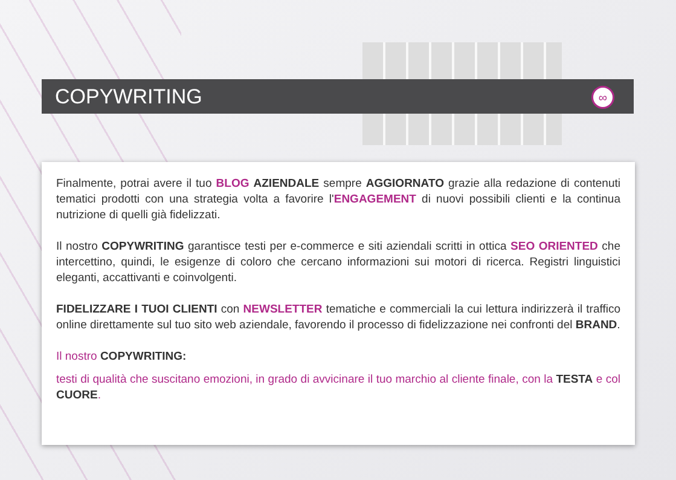COPYWRITING
∞
Finalmente, potrai avere il tuo BLOG AZIENDALE sempre AGGIORNATO grazie alla redazione di contenuti tematici prodotti con una strategia volta a favorire l'ENGAGEMENT di nuovi possibili clienti e la continua nutrizione di quelli già fidelizzati.
Il nostro COPYWRITING garantisce testi per e-commerce e siti aziendali scritti in ottica SEO ORIENTED che intercettino, quindi, le esigenze di coloro che cercano informazioni sui motori di ricerca. Registri linguistici eleganti, accattivanti e coinvolgenti.
FIDELIZZARE I TUOI CLIENTI con NEWSLETTER tematiche e commerciali la cui lettura indirizzerà il traffico online direttamente sul tuo sito web aziendale, favorendo il processo di fidelizzazione nei confronti del BRAND.
Il nostro COPYWRITING:
testi di qualità che suscitano emozioni, in grado di avvicinare il tuo marchio al cliente finale, con la TESTA e col CUORE.